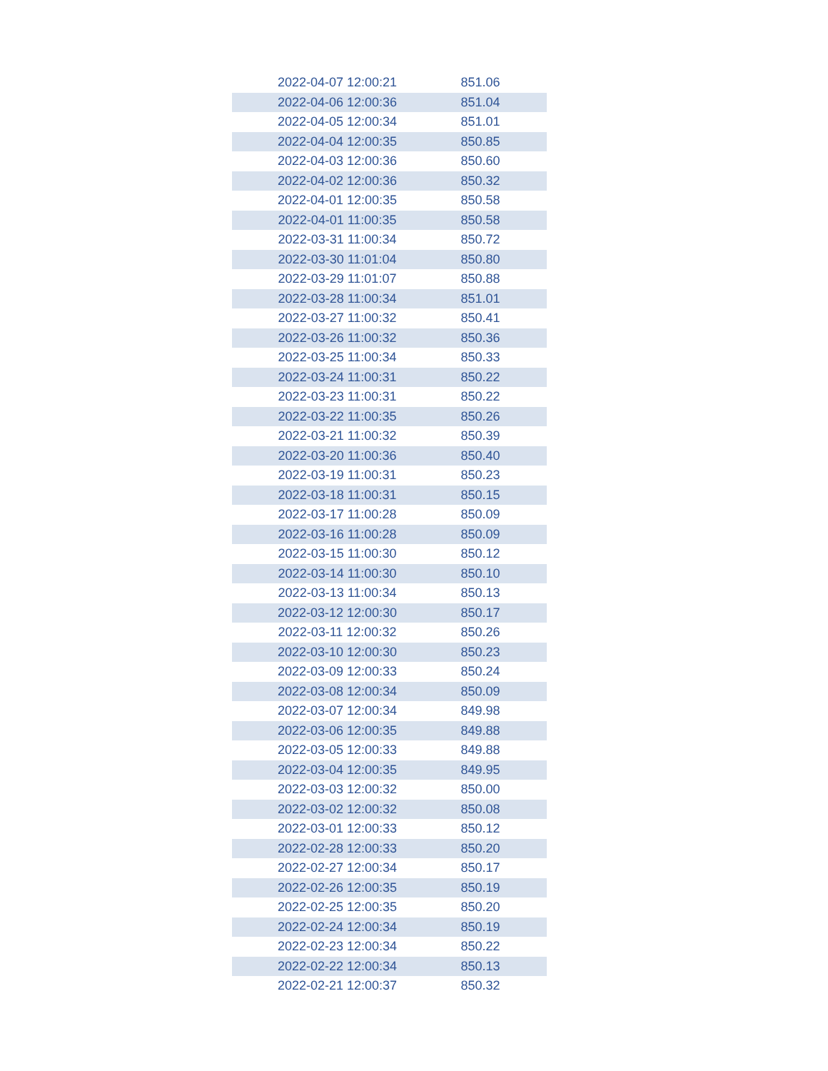| 2022-04-07 12:00:21 | 851.06 |
| 2022-04-06 12:00:36 | 851.04 |
| 2022-04-05 12:00:34 | 851.01 |
| 2022-04-04 12:00:35 | 850.85 |
| 2022-04-03 12:00:36 | 850.60 |
| 2022-04-02 12:00:36 | 850.32 |
| 2022-04-01 12:00:35 | 850.58 |
| 2022-04-01 11:00:35 | 850.58 |
| 2022-03-31 11:00:34 | 850.72 |
| 2022-03-30 11:01:04 | 850.80 |
| 2022-03-29 11:01:07 | 850.88 |
| 2022-03-28 11:00:34 | 851.01 |
| 2022-03-27 11:00:32 | 850.41 |
| 2022-03-26 11:00:32 | 850.36 |
| 2022-03-25 11:00:34 | 850.33 |
| 2022-03-24 11:00:31 | 850.22 |
| 2022-03-23 11:00:31 | 850.22 |
| 2022-03-22 11:00:35 | 850.26 |
| 2022-03-21 11:00:32 | 850.39 |
| 2022-03-20 11:00:36 | 850.40 |
| 2022-03-19 11:00:31 | 850.23 |
| 2022-03-18 11:00:31 | 850.15 |
| 2022-03-17 11:00:28 | 850.09 |
| 2022-03-16 11:00:28 | 850.09 |
| 2022-03-15 11:00:30 | 850.12 |
| 2022-03-14 11:00:30 | 850.10 |
| 2022-03-13 11:00:34 | 850.13 |
| 2022-03-12 12:00:30 | 850.17 |
| 2022-03-11 12:00:32 | 850.26 |
| 2022-03-10 12:00:30 | 850.23 |
| 2022-03-09 12:00:33 | 850.24 |
| 2022-03-08 12:00:34 | 850.09 |
| 2022-03-07 12:00:34 | 849.98 |
| 2022-03-06 12:00:35 | 849.88 |
| 2022-03-05 12:00:33 | 849.88 |
| 2022-03-04 12:00:35 | 849.95 |
| 2022-03-03 12:00:32 | 850.00 |
| 2022-03-02 12:00:32 | 850.08 |
| 2022-03-01 12:00:33 | 850.12 |
| 2022-02-28 12:00:33 | 850.20 |
| 2022-02-27 12:00:34 | 850.17 |
| 2022-02-26 12:00:35 | 850.19 |
| 2022-02-25 12:00:35 | 850.20 |
| 2022-02-24 12:00:34 | 850.19 |
| 2022-02-23 12:00:34 | 850.22 |
| 2022-02-22 12:00:34 | 850.13 |
| 2022-02-21 12:00:37 | 850.32 |